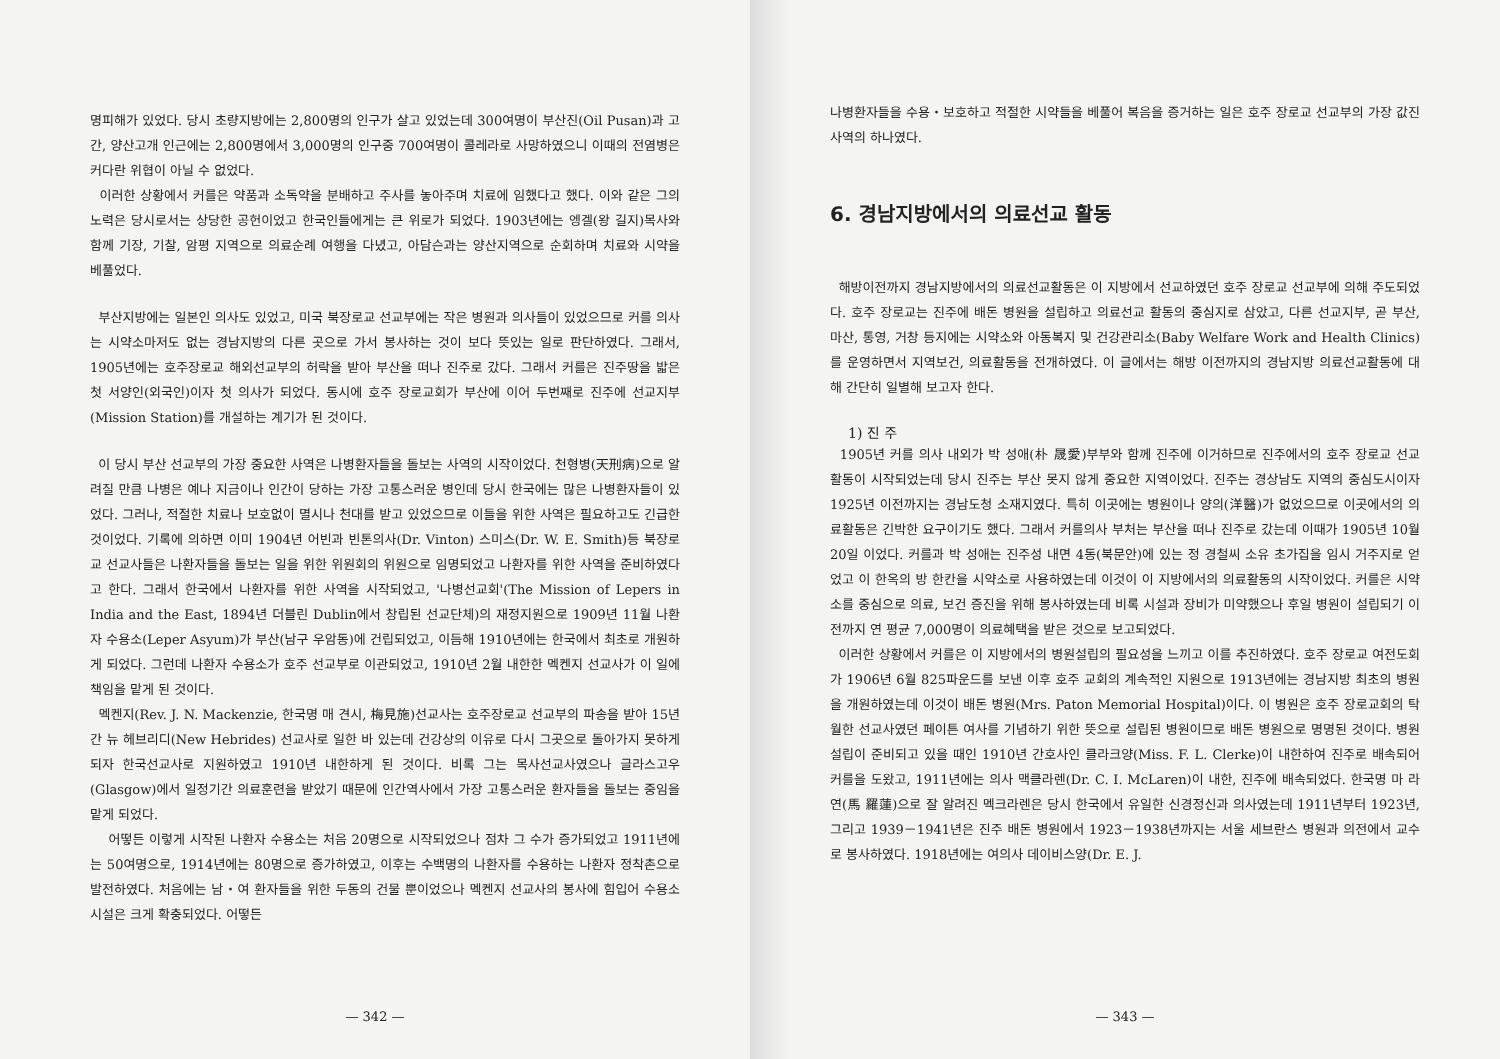명피해가 있었다. 당시 초량지방에는 2,800명의 인구가 살고 있었는데 300여명이 부산진(Oil Pusan)과 고간, 양산고개 인근에는 2,800명에서 3,000명의 인구중 700여명이 콜레라로 사망하였으니 이때의 전염병은 커다란 위협이 아닐 수 없었다.
이러한 상황에서 커를은 약품과 소독약을 분배하고 주사를 놓아주며 치료에 임했다고 했다. 이와 같은 그의 노력은 당시로서는 상당한 공헌이었고 한국인들에게는 큰 위로가 되었다. 1903년에는 엥겔(왕 길지)목사와 함께 기장, 기찰, 암평 지역으로 의료순례 여행을 다녔고, 아담슨과는 양산지역으로 순회하며 치료와 시약을 베풀었다.
부산지방에는 일본인 의사도 있었고, 미국 북장로교 선교부에는 작은 병원과 의사들이 있었으므로 커를 의사는 시약소마저도 없는 경남지방의 다른 곳으로 가서 봉사하는 것이 보다 뜻있는 일로 판단하였다. 그래서, 1905년에는 호주장로교 해외선교부의 허락을 받아 부산을 떠나 진주로 갔다. 그래서 커를은 진주땅을 밟은 첫 서양인(외국인)이자 첫 의사가 되었다. 동시에 호주 장로교회가 부산에 이어 두번째로 진주에 선교지부(Mission Station)를 개설하는 계기가 된 것이다.
이 당시 부산 선교부의 가장 중요한 사역은 나병환자들을 돌보는 사역의 시작이었다. 천형병(天刑病)으로 알려질 만큼 나병은 예나 지금이나 인간이 당하는 가장 고통스러운 병인데 당시 한국에는 많은 나병환자들이 있었다. 그러나, 적절한 치료나 보호없이 멸시나 천대를 받고 있었으므로 이들을 위한 사역은 필요하고도 긴급한 것이었다. 기록에 의하면 이미 1904년 어빈과 빈톤의사(Dr. Vinton) 스미스(Dr. W. E. Smith)등 북장로교 선교사들은 나환자들을 돌보는 일을 위한 위원회의 위원으로 임명되었고 나환자를 위한 사역을 준비하였다고 한다. 그래서 한국에서 나환자를 위한 사역을 시작되었고, '나병선교회'(The Mission of Lepers in India and the East, 1894년 더블린 Dublin에서 창립된 선교단체)의 재정지원으로 1909년 11월 나환자 수용소(Leper Asyum)가 부산(남구 우암동)에 건립되었고, 이듬해 1910년에는 한국에서 최초로 개원하게 되었다. 그런데 나환자 수용소가 호주 선교부로 이관되었고, 1910년 2월 내한한 멕켄지 선교사가 이 일에 책임을 맡게 된 것이다.
멕켄지(Rev. J. N. Mackenzie, 한국명 매 견시, 梅見施)선교사는 호주장로교 선교부의 파송을 받아 15년간 뉴 헤브리디(New Hebrides) 선교사로 일한 바 있는데 건강상의 이유로 다시 그곳으로 돌아가지 못하게 되자 한국선교사로 지원하였고 1910년 내한하게 된 것이다. 비록 그는 목사선교사였으나 글라스고우(Glasgow)에서 일정기간 의료훈련을 받았기 때문에 인간역사에서 가장 고통스러운 환자들을 돌보는 중임을 맡게 되었다.
어떻든 이렇게 시작된 나환자 수용소는 처음 20명으로 시작되었으나 점차 그 수가 증가되었고 1911년에는 50여명으로, 1914년에는 80명으로 증가하였고, 이후는 수백명의 나환자를 수용하는 나환자 정착촌으로 발전하였다. 처음에는 남・여 환자들을 위한 두동의 건물 뿐이었으나 멕켄지 선교사의 봉사에 힘입어 수용소 시설은 크게 확충되었다. 어떻든
— 342 —
나병환자들을 수용・보호하고 적절한 시약들을 베풀어 복음을 증거하는 일은 호주 장로교 선교부의 가장 값진 사역의 하나였다.
6. 경남지방에서의 의료선교 활동
해방이전까지 경남지방에서의 의료선교활동은 이 지방에서 선교하였던 호주 장로교 선교부에 의해 주도되었다. 호주 장로교는 진주에 배돈 병원을 설립하고 의료선교 활동의 중심지로 삼았고, 다른 선교지부, 곧 부산, 마산, 통영, 거창 등지에는 시약소와 아동복지 및 건강관리소(Baby Welfare Work and Health Clinics)를 운영하면서 지역보건, 의료활동을 전개하였다. 이 글에서는 해방 이전까지의 경남지방 의료선교활동에 대해 간단히 일별해 보고자 한다.
1) 진 주
1905년 커를 의사 내외가 박 성애(朴 晟愛)부부와 함께 진주에 이거하므로 진주에서의 호주 장로교 선교 활동이 시작되었는데 당시 진주는 부산 못지 않게 중요한 지역이었다. 진주는 경상남도 지역의 중심도시이자 1925년 이전까지는 경남도청 소재지였다. 특히 이곳에는 병원이나 양의(洋醫)가 없었으므로 이곳에서의 의료활동은 긴박한 요구이기도 했다. 그래서 커를의사 부처는 부산을 떠나 진주로 갔는데 이때가 1905년 10월 20일 이었다. 커를과 박 성애는 진주성 내면 4동(북문안)에 있는 정 경철씨 소유 초가집을 임시 거주지로 얻었고 이 한옥의 방 한칸을 시약소로 사용하였는데 이것이 이 지방에서의 의료활동의 시작이었다. 커를은 시약소를 중심으로 의료, 보건 증진을 위해 봉사하였는데 비록 시설과 장비가 미약했으나 후일 병원이 설립되기 이전까지 연 평균 7,000명이 의료혜택을 받은 것으로 보고되었다.
이러한 상황에서 커를은 이 지방에서의 병원설립의 필요성을 느끼고 이를 추진하였다. 호주 장로교 여전도회가 1906년 6월 825파운드를 보낸 이후 호주 교회의 계속적인 지원으로 1913년에는 경남지방 최초의 병원을 개원하였는데 이것이 배돈 병원(Mrs. Paton Memorial Hospital)이다. 이 병원은 호주 장로교회의 탁월한 선교사였던 페이튼 여사를 기념하기 위한 뜻으로 설립된 병원이므로 배돈 병원으로 명명된 것이다. 병원 설립이 준비되고 있을 때인 1910년 간호사인 클라크양(Miss. F. L. Clerke)이 내한하여 진주로 배속되어 커를을 도왔고, 1911년에는 의사 맥클라렌(Dr. C. I. McLaren)이 내한, 진주에 배속되었다. 한국명 마 라연(馬 羅蓮)으로 잘 알려진 멕크라렌은 당시 한국에서 유일한 신경정신과 의사였는데 1911년부터 1923년, 그리고 1939－1941년은 진주 배돈 병원에서 1923－1938년까지는 서울 세브란스 병원과 의전에서 교수로 봉사하였다. 1918년에는 여의사 데이비스양(Dr. E. J.
— 343 —